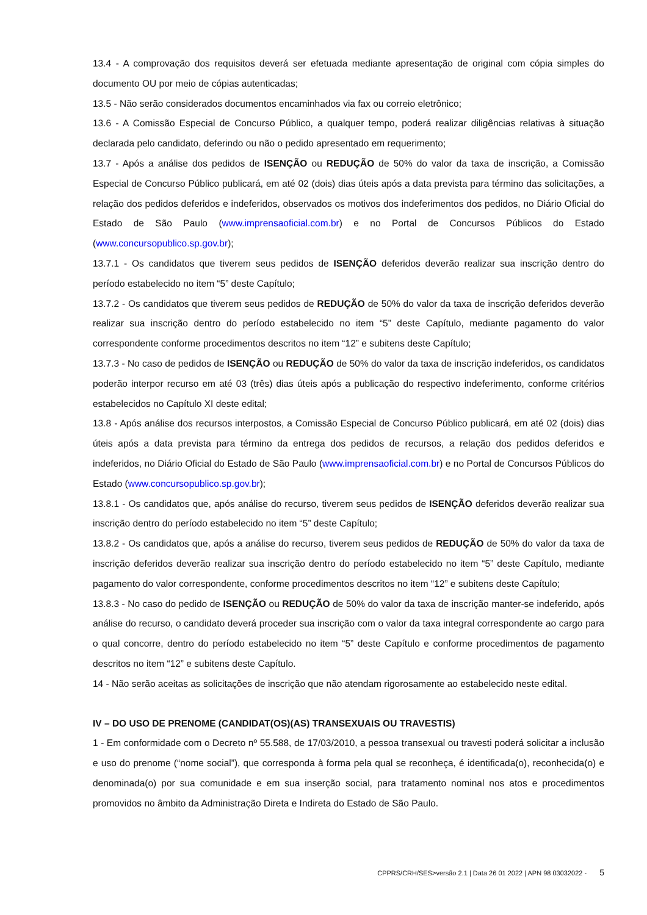13.4 - A comprovação dos requisitos deverá ser efetuada mediante apresentação de original com cópia simples do documento OU por meio de cópias autenticadas;
13.5 - Não serão considerados documentos encaminhados via fax ou correio eletrônico;
13.6 - A Comissão Especial de Concurso Público, a qualquer tempo, poderá realizar diligências relativas à situação declarada pelo candidato, deferindo ou não o pedido apresentado em requerimento;
13.7 - Após a análise dos pedidos de ISENÇÃO ou REDUÇÃO de 50% do valor da taxa de inscrição, a Comissão Especial de Concurso Público publicará, em até 02 (dois) dias úteis após a data prevista para término das solicitações, a relação dos pedidos deferidos e indeferidos, observados os motivos dos indeferimentos dos pedidos, no Diário Oficial do Estado de São Paulo (www.imprensaoficial.com.br) e no Portal de Concursos Públicos do Estado (www.concursopublico.sp.gov.br);
13.7.1 - Os candidatos que tiverem seus pedidos de ISENÇÃO deferidos deverão realizar sua inscrição dentro do período estabelecido no item “5” deste Capítulo;
13.7.2 - Os candidatos que tiverem seus pedidos de REDUÇÃO de 50% do valor da taxa de inscrição deferidos deverão realizar sua inscrição dentro do período estabelecido no item “5” deste Capítulo, mediante pagamento do valor correspondente conforme procedimentos descritos no item “12” e subitens deste Capítulo;
13.7.3 - No caso de pedidos de ISENÇÃO ou REDUÇÃO de 50% do valor da taxa de inscrição indeferidos, os candidatos poderão interpor recurso em até 03 (três) dias úteis após a publicação do respectivo indeferimento, conforme critérios estabelecidos no Capítulo XI deste edital;
13.8 - Após análise dos recursos interpostos, a Comissão Especial de Concurso Público publicará, em até 02 (dois) dias úteis após a data prevista para término da entrega dos pedidos de recursos, a relação dos pedidos deferidos e indeferidos, no Diário Oficial do Estado de São Paulo (www.imprensaoficial.com.br) e no Portal de Concursos Públicos do Estado (www.concursopublico.sp.gov.br);
13.8.1 - Os candidatos que, após análise do recurso, tiverem seus pedidos de ISENÇÃO deferidos deverão realizar sua inscrição dentro do período estabelecido no item “5” deste Capítulo;
13.8.2 - Os candidatos que, após a análise do recurso, tiverem seus pedidos de REDUÇÃO de 50% do valor da taxa de inscrição deferidos deverão realizar sua inscrição dentro do período estabelecido no item “5” deste Capítulo, mediante pagamento do valor correspondente, conforme procedimentos descritos no item “12” e subitens deste Capítulo;
13.8.3 - No caso do pedido de ISENÇÃO ou REDUÇÃO de 50% do valor da taxa de inscrição manter-se indeferido, após análise do recurso, o candidato deverá proceder sua inscrição com o valor da taxa integral correspondente ao cargo para o qual concorre, dentro do período estabelecido no item “5” deste Capítulo e conforme procedimentos de pagamento descritos no item “12” e subitens deste Capítulo.
14 - Não serão aceitas as solicitações de inscrição que não atendam rigorosamente ao estabelecido neste edital.
IV – DO USO DE PRENOME (CANDIDAT(OS)(AS) TRANSEXUAIS OU TRAVESTIS)
1 - Em conformidade com o Decreto nº 55.588, de 17/03/2010, a pessoa transexual ou travesti poderá solicitar a inclusão e uso do prenome (“nome social”), que corresponda à forma pela qual se reconheça, é identificada(o), reconhecida(o) e denominada(o) por sua comunidade e em sua inserção social, para tratamento nominal nos atos e procedimentos promovidos no âmbito da Administração Direta e Indireta do Estado de São Paulo.
CPPRS/CRH/SES>versão 2.1 | Data 26 01 2022 | APN 98 03032022 - 5